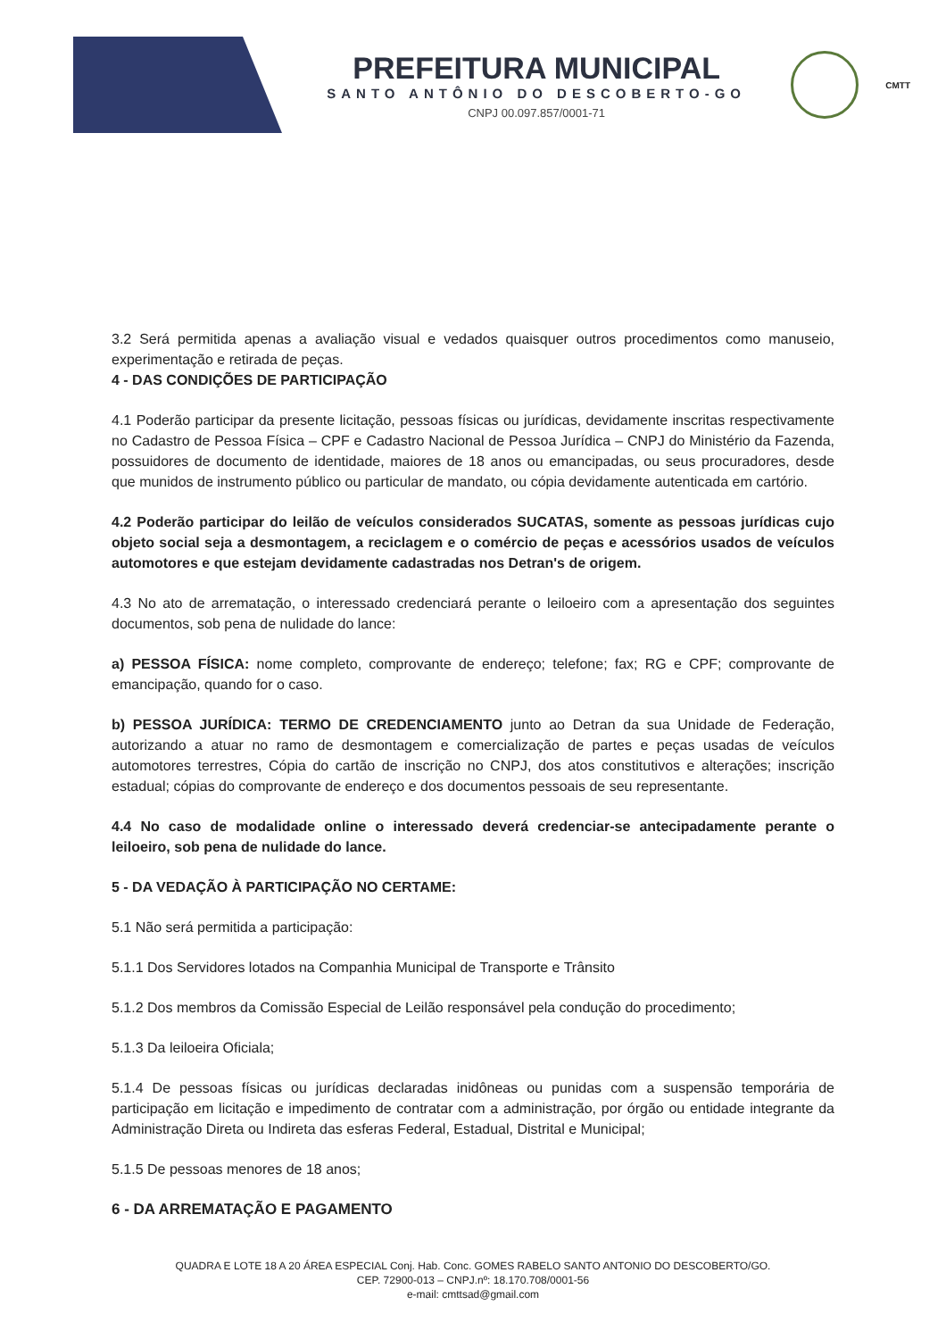PREFEITURA MUNICIPAL
SANTO ANTÔNIO DO DESCOBERTO-GO
CNPJ 00.097.857/0001-71
CMTT
3.2 Será permitida apenas a avaliação visual e vedados quaisquer outros procedimentos como manuseio, experimentação e retirada de peças.
4 - DAS CONDIÇÕES DE PARTICIPAÇÃO
4.1 Poderão participar da presente licitação, pessoas físicas ou jurídicas, devidamente inscritas respectivamente no Cadastro de Pessoa Física – CPF e Cadastro Nacional de Pessoa Jurídica – CNPJ do Ministério da Fazenda, possuidores de documento de identidade, maiores de 18 anos ou emancipadas, ou seus procuradores, desde que munidos de instrumento público ou particular de mandato, ou cópia devidamente autenticada em cartório.
4.2 Poderão participar do leilão de veículos considerados SUCATAS, somente as pessoas jurídicas cujo objeto social seja a desmontagem, a reciclagem e o comércio de peças e acessórios usados de veículos automotores e que estejam devidamente cadastradas nos Detran's de origem.
4.3 No ato de arrematação, o interessado credenciará perante o leiloeiro com a apresentação dos seguintes documentos, sob pena de nulidade do lance:
a) PESSOA FÍSICA: nome completo, comprovante de endereço; telefone; fax; RG e CPF; comprovante de emancipação, quando for o caso.
b) PESSOA JURÍDICA: TERMO DE CREDENCIAMENTO junto ao Detran da sua Unidade de Federação, autorizando a atuar no ramo de desmontagem e comercialização de partes e peças usadas de veículos automotores terrestres, Cópia do cartão de inscrição no CNPJ, dos atos constitutivos e alterações; inscrição estadual; cópias do comprovante de endereço e dos documentos pessoais de seu representante.
4.4 No caso de modalidade online o interessado deverá credenciar-se antecipadamente perante o leiloeiro, sob pena de nulidade do lance.
5 - DA VEDAÇÃO À PARTICIPAÇÃO NO CERTAME:
5.1 Não será permitida a participação:
5.1.1 Dos Servidores lotados na Companhia Municipal de Transporte e Trânsito
5.1.2 Dos membros da Comissão Especial de Leilão responsável pela condução do procedimento;
5.1.3 Da leiloeira Oficiala;
5.1.4 De pessoas físicas ou jurídicas declaradas inidôneas ou punidas com a suspensão temporária de participação em licitação e impedimento de contratar com a administração, por órgão ou entidade integrante da Administração Direta ou Indireta das esferas Federal, Estadual, Distrital e Municipal;
5.1.5 De pessoas menores de 18 anos;
6 - DA ARREMATAÇÃO E PAGAMENTO
QUADRA E LOTE 18 A 20 ÁREA ESPECIAL Conj. Hab. Conc. GOMES RABELO SANTO ANTONIO DO DESCOBERTO/GO.
CEP. 72900-013 – CNPJ.nº: 18.170.708/0001-56
e-mail: cmttsad@gmail.com